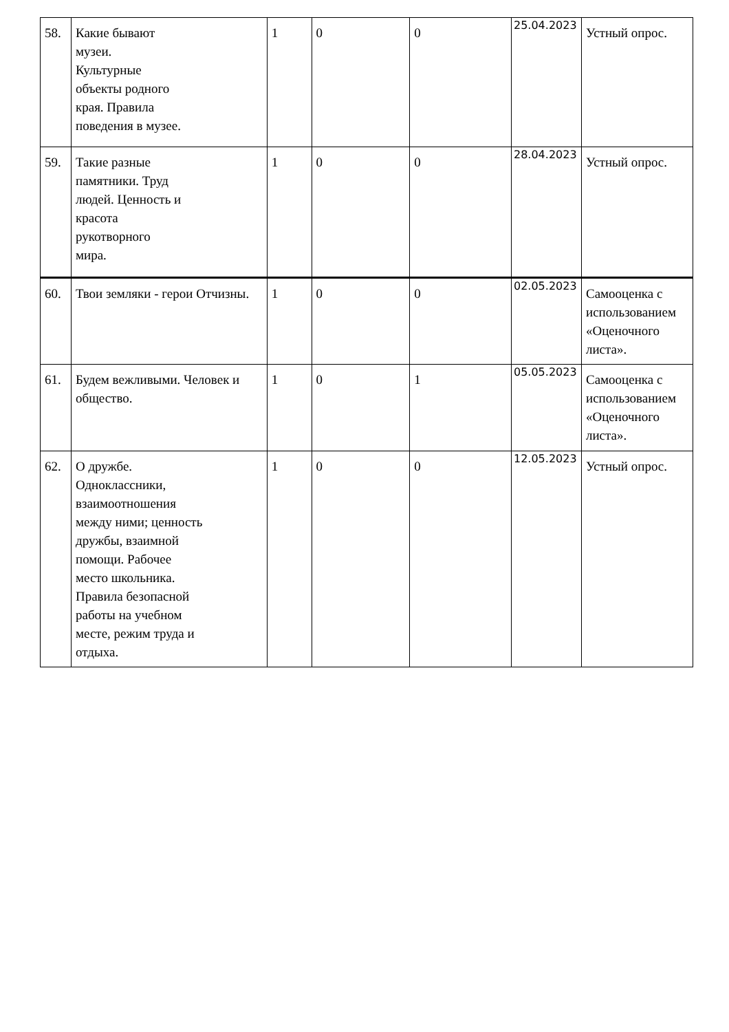| 58. | Какие бывают музеи. Культурные объекты родного края. Правила поведения в музее. | 1 | 0 | 0 | 25.04.2023 | Устный опрос. |
| 59. | Такие разные памятники. Труд людей. Ценность и красота рукотворного мира. | 1 | 0 | 0 | 28.04.2023 | Устный опрос. |
| 60. | Твои земляки - герои Отчизны. | 1 | 0 | 0 | 02.05.2023 | Самооценка с использованием «Оценочного листа». |
| 61. | Будем вежливыми. Человек и общество. | 1 | 0 | 1 | 05.05.2023 | Самооценка с использованием «Оценочного листа». |
| 62. | О дружбе. Одноклассники, взаимоотношения между ними; ценность дружбы, взаимной помощи. Рабочее место школьника. Правила безопасной работы на учебном месте, режим труда и отдыха. | 1 | 0 | 0 | 12.05.2023 | Устный опрос. |